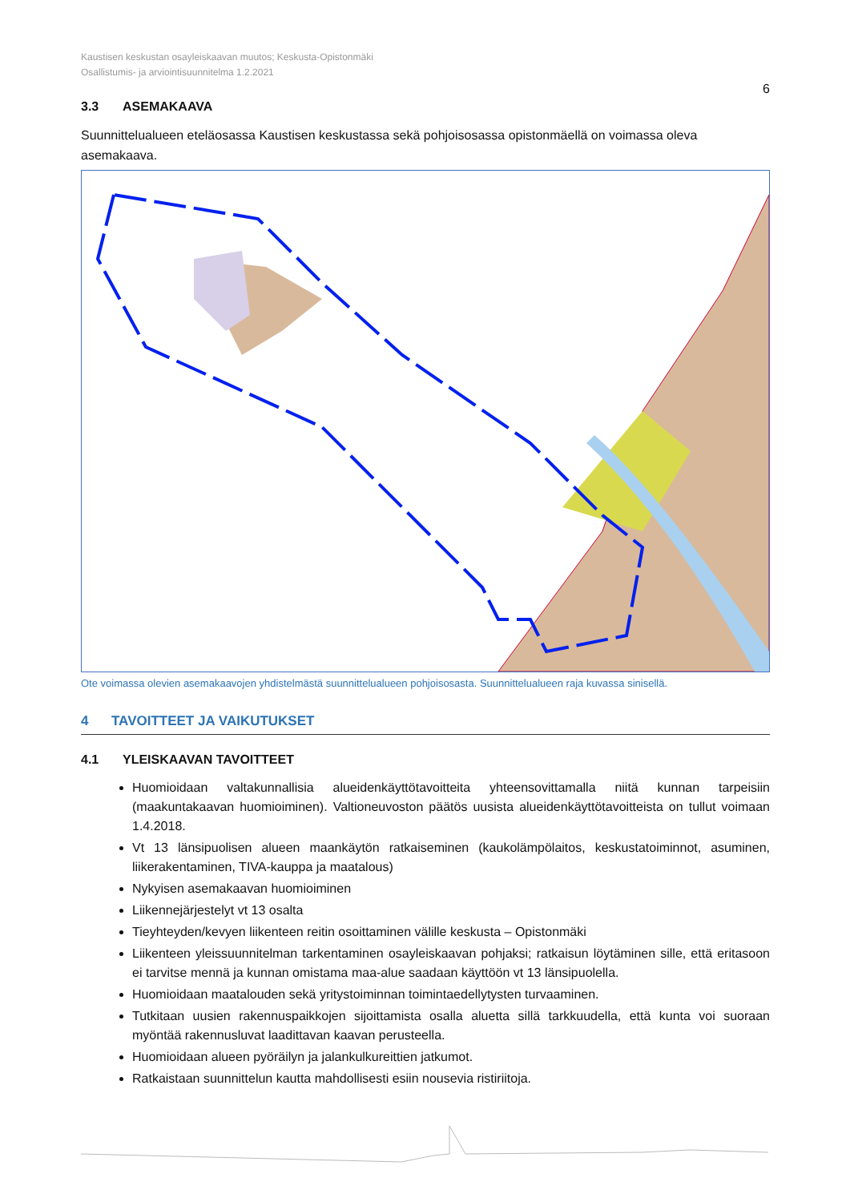Kaustisen keskustan osayleiskaavan muutos; Keskusta-Opistonmäki
Osallistumis- ja arviointisuunnitelma 1.2.2021
6
3.3 ASEMAKAAVA
Suunnittelualueen eteläosassa Kaustisen keskustassa sekä pohjoisosassa opistonmäellä on voimassa oleva asemakaava.
Ote voimassa olevien asemakaavojen yhdistelmästä suunnittelualueen pohjoisosasta. Suunnittelualueen raja kuvassa sinisellä.
4 TAVOITTEET JA VAIKUTUKSET
4.1 YLEISKAAVAN TAVOITTEET
Huomioidaan valtakunnallisia alueidenkäyttötavoitteita yhteensovittamalla niitä kunnan tarpeisiin (maakuntakaavan huomioiminen). Valtioneuvoston päätös uusista alueidenkäyttötavoitteista on tullut voimaan 1.4.2018.
Vt 13 länsipuolisen alueen maankäytön ratkaiseminen (kaukolämpölaitos, keskustatoiminnot, asuminen, liikerakentaminen, TIVA-kauppa ja maatalous)
Nykyisen asemakaavan huomioiminen
Liikennejärjestelyt vt 13 osalta
Tieyhteyden/kevyen liikenteen reitin osoittaminen välille keskusta – Opistonmäki
Liikenteen yleissuunnitelman tarkentaminen osayleiskaavan pohjaksi; ratkaisun löytäminen sille, että eritasoon ei tarvitse mennä ja kunnan omistama maa-alue saadaan käyttöön vt 13 länsipuolella.
Huomioidaan maatalouden sekä yritystoiminnan toimintaedellytysten turvaaminen.
Tutkitaan uusien rakennuspaikkojen sijoittamista osalla aluetta sillä tarkkuudella, että kunta voi suoraan myöntää rakennusluvat laadittavan kaavan perusteella.
Huomioidaan alueen pyöräilyn ja jalankulkureittien jatkumot.
Ratkaistaan suunnittelun kautta mahdollisesti esiin nousevia ristiriitoja.